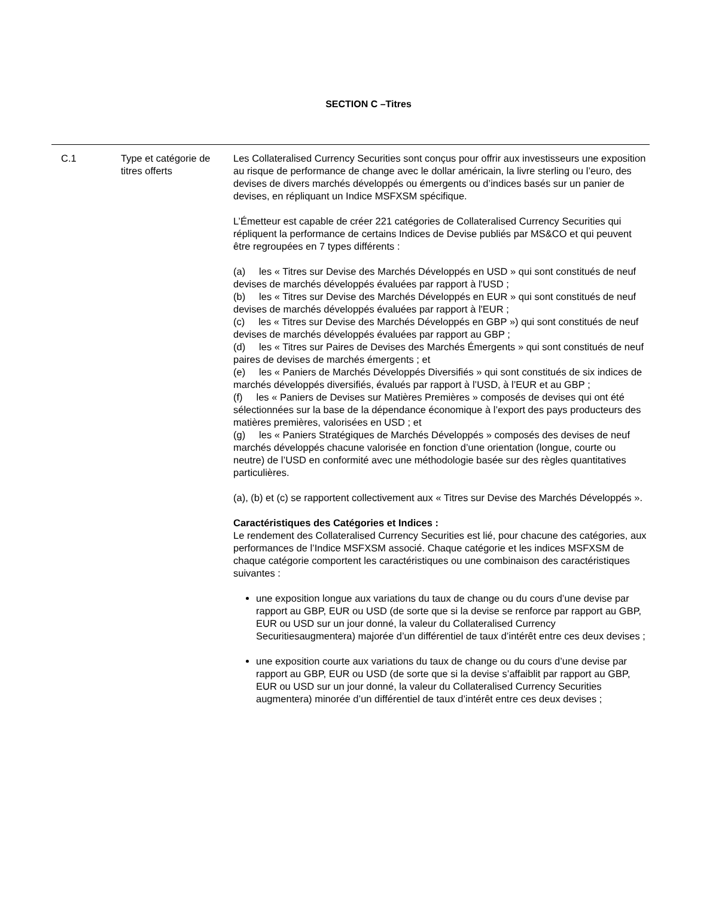SECTION C –Titres
| C.1 | Type et catégorie de titres offerts | Les Collateralised Currency Securities sont conçus pour offrir aux investisseurs une exposition au risque de performance de change avec le dollar américain, la livre sterling ou l’euro, des devises de divers marchés développés ou émergents ou d’indices basés sur un panier de devises, en répliquant un Indice MSFXSM spécifique. L’Émetteur est capable de créer 221 catégories de Collateralised Currency Securities qui répliquent la performance de certains Indices de Devise publiés par MS&CO et qui peuvent être regroupées en 7 types différents : (a) les « Titres sur Devise des Marchés Développés en USD » qui sont constitués de neuf devises de marchés développés évaluées par rapport à l'USD ; (b) les « Titres sur Devise des Marchés Développés en EUR » qui sont constitués de neuf devises de marchés développés évaluées par rapport à l'EUR ; (c) les « Titres sur Devise des Marchés Développés en GBP ») qui sont constitués de neuf devises de marchés développés évaluées par rapport au GBP ; (d) les « Titres sur Paires de Devises des Marchés Émergents » qui sont constitués de neuf paires de devises de marchés émergents ; et (e) les « Paniers de Marchés Développés Diversifiés » qui sont constitués de six indices de marchés développés diversifiés, évalués par rapport à l’USD, à l’EUR et au GBP ; (f) les « Paniers de Devises sur Matières Premières » composés de devises qui ont été sélectionnées sur la base de la dépendance économique à l’export des pays producteurs des matières premières, valorisées en USD ; et (g) les « Paniers Stratégiques de Marchés Développés » composés des devises de neuf marchés développés chacune valorisée en fonction d’une orientation (longue, courte ou neutre) de l’USD en conformité avec une méthodologie basée sur des règles quantitatives particulières. (a), (b) et (c) se rapportent collectivement aux « Titres sur Devise des Marchés Développés ». Caractéristiques des Catégories et Indices : Le rendement des Collateralised Currency Securities est lié, pour chacune des catégories, aux performances de l’Indice MSFXSM associé. Chaque catégorie et les indices MSFXSM de chaque catégorie comportent les caractéristiques ou une combinaison des caractéristiques suivantes : une exposition longue aux variations du taux de change ou du cours d’une devise par rapport au GBP, EUR ou USD (de sorte que si la devise se renforce par rapport au GBP, EUR ou USD sur un jour donné, la valeur du Collateralised Currency Securitiesaugmentera) majorée d’un différentiel de taux d’intérêt entre ces deux devises ; une exposition courte aux variations du taux de change ou du cours d’une devise par rapport au GBP, EUR ou USD (de sorte que si la devise s’affaiblit par rapport au GBP, EUR ou USD sur un jour donné, la valeur du Collateralised Currency Securities augmentera) minorée d’un différentiel de taux d’intérêt entre ces deux devises ; |